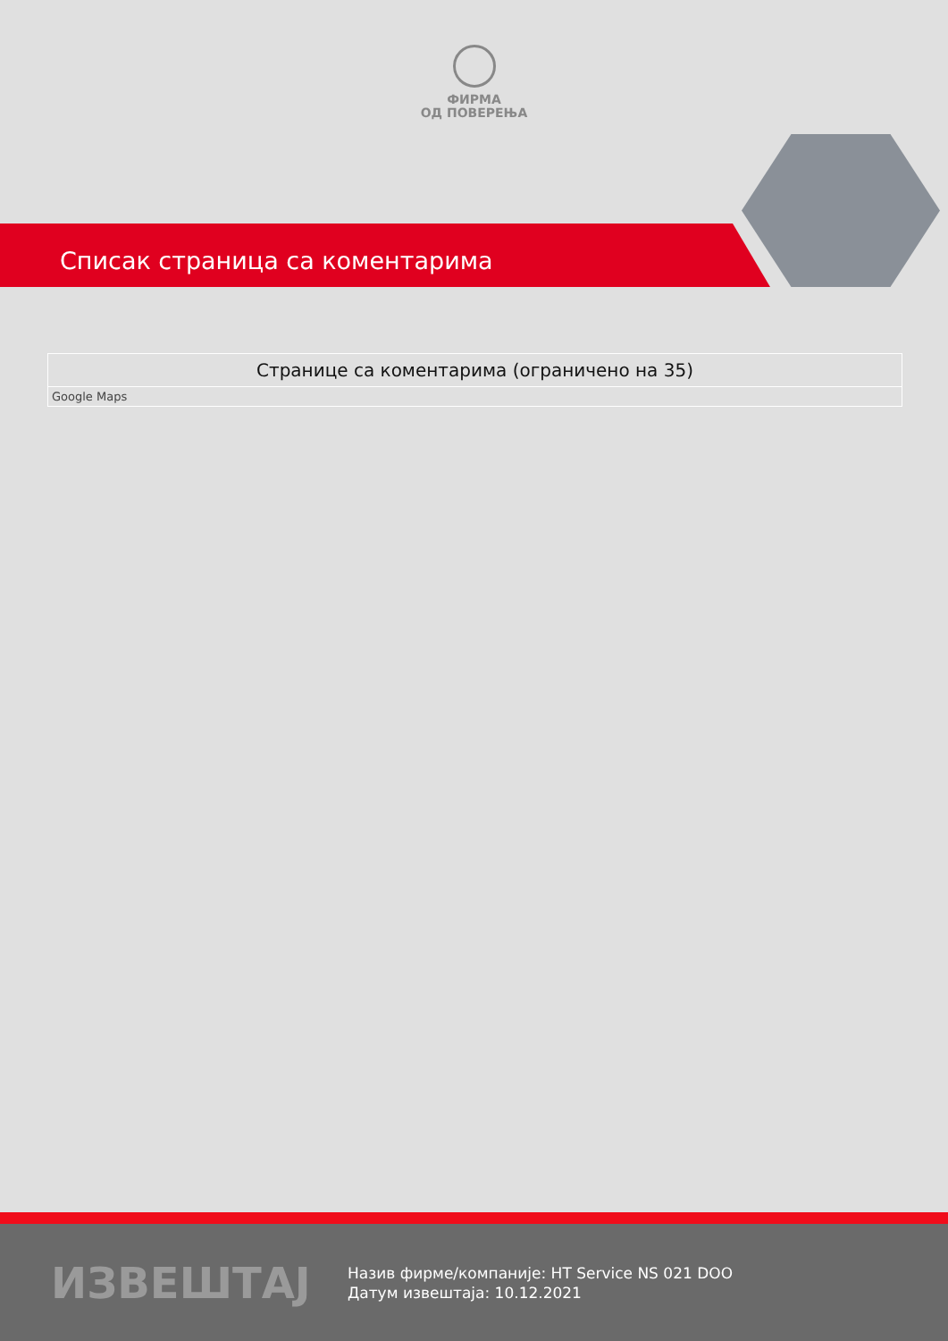ФИРМА
ОД ПОВЕРЕЊА
Списак страница са коментарима
| Странице са коментарима (ограничено на 35) |
| --- |
| Google Maps |
ИЗВЕШТАЈ
Назив фирме/компаније: HT Service NS 021 DOO
Датум извештаја: 10.12.2021